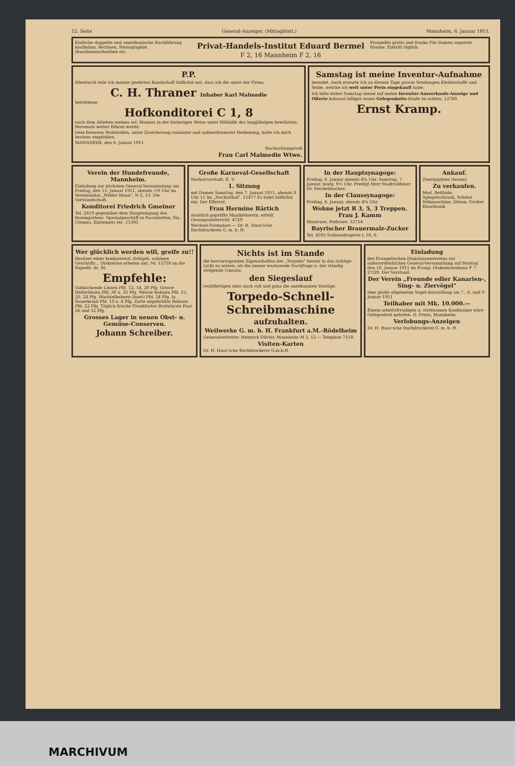12. Seite General-Anzeiger. (Mittagblatt.) Mannheim, 6. Januar 1911.
Einfache doppelte und amerikanische Buchführung kaufmänn. Rechnen, Stenographie, Maschinenschreiben etc.
Privat-Handels-Institut Eduard Bermel
F 2, 16 Mannheim F 2, 16
Prospekte gratis und franko Für Damen separate Räume. Eintritt täglich.
P.P.
Hierdurch teile ich meiner geehrten Kundschaft höflichst mit, dass ich die unter der Firma
C. H. Thraner Inhaber Karl Malmedie
betriebene
Hofkonditorei C 1, 8
nach dem Ableben meines sel. Mannes in der bisherigen Weise unter Mithülfe des langjährigen bewährten Personals weiter führen werde.
Dem ferneren Wohlwollen, unter Zusicherung coulanter und aufmerksamster Bedienung, halte ich mich bestens empfohlen.
MANNHEIM, den 6. Januar 1911.
Hochachtungsvoll
Frau Carl Malmedie Wtwe.
Samstag ist meine Inventur-Aufnahme
beendet. Auch erwarte ich an diesem Tage grosse Sendungen Kleiderstoffe und Seide, welche ich weit unter Preis eingekauft habe.
Ich bitte daher Samstag abend auf meine Inventur-Ausverkaufs-Anzeige und Offerte kolossal billiger neuer Gelegenheits-Käufe zu achten. 12760
Ernst Kramp.
Verein der Hundefreunde, Mannheim.
Einladung zur nächsten General-Versammlung am Freitag, den 13. Januar 1911, abends ½9 Uhr im Vereinslokal „Wilder Mann", N 2, 13. Die Vorstandschaft.
Konditorei Friedrich Gmeiner
Tel. 2619 gegenüber dem Haupteingang des Rosengartens. Spezialgeschäft in Facontorten, Eis, Cremes, Entremets etc. 11395
Große Karneval-Gesellschaft
Neckarvorstadt. E. V.
1. Sitzung
mit Damen Samstag, den 7. Januar 1911, abends 8 Uhr 11 im „Neckarthal". 21477 Es ladet höflichst ein. Der Elferrat.
Frau Hermine Bärtich
staatlich geprüfte Musiklehrerin, erteilt Gesangsunterricht. 4729
Wechsel-Formulare — Dr. H. Haas'sche Buchdruckerei G. m. b. H.
In der Hauptsynagoge:
Freitag, 6. Januar abends 4¾ Uhr. Samstag, 7. Januar, morg. 9½ Uhr. Predigt Herr Stadtrabbiner Dr. Steckelmacher.
In der Claussynagoge:
Freitag, 6. Januar, abends 4¾ Uhr.
Wohne jetzt R 3, 5, 3 Treppen. Frau J. Kamm
Manicure, Pedicure. 12714
Bayrischer Brauermalz-Zucker
Tel. 4592 Schlossdrogerie L 10, 6.
Ankauf.
Zwergspitzer (braun)
Zu verkaufen.
Mod. Bettlade, Spiegelschrank, Schöne Nähmaschine, Diwan, Großer Eisschrank
Wer glücklich werden will, greife zu!!
Besitzer eines konkurrenzl. flottgeh. schönen Geschäfts... Diskretion erbeten unt. Nr. 12758 an die Expedit. ds. Bl.
Empfehle:
Gutkochende Linsen Pfd. 12, 14, 20 Pfg. Grosse Hellerlinsen Pfd. 30 u. 35 Pfg. Weisse Bohnen Pfd. 15, 20, 24 Pfg. Wachtelbohnen (bunt) Pfd. 24 Pfg. Ia. Sauerkraut Pfd. 10 u. 6 Pfg. Zarte abgebrühte Bohnen Pfd. 22 Pfg. Täglich frische Frankfurter Bratwürste Paar 26 und 32 Pfg.
Grosses Lager in neuen Obst- u. Gemüse-Conserven.
Johann Schreiber.
Nichts ist im Stande
die hervorragenden Eigenschaften der „Torpedo" besser in das richtige Licht zu setzen, als die immer wachsende Nachfrage u. der ständig steigende Umsatz;
den Siegeslauf
rechtfertigen aber auch voll und ganz die anerkannten Vorzüge.
Torpedo-Schnell-Schreibmaschine
aufzuhalten.
Weilwerke G. m. b. H. Frankfurt a.M.-Rödelheim
Generalvertreter: Heinrich Olivier, Mannheim M 2, 12 — Telephon 7158.
Visiten-Karten
Dr. H. Haas'sche Buchdruckerei G.m.b.H.
Einladung
des Evangelischen Diakonissenvereins zur außerordentlichen General-Versammlung auf Montag den 16. Januar 1911 im Evang. Diakonissenhaus F 7. 27/29. Der Vorstand.
Der Verein „Freunde edler Kanarien-, Sing- u. Ziervögel"
eine große allgemeine Vogel-Ausstellung am 7., 8. und 9. Januar 1911
Teilhaber mit Mk. 10.000.—
Einem arbeitsfreudigen u. strebsamen Kaufmanne wäre Gelegenheit geboten. D. Frenz, Mannheim.
Verlobungs-Anzeigen
Dr. H. Haas'sche Buchdruckerei G. m. b. H.
MARCHIVUM